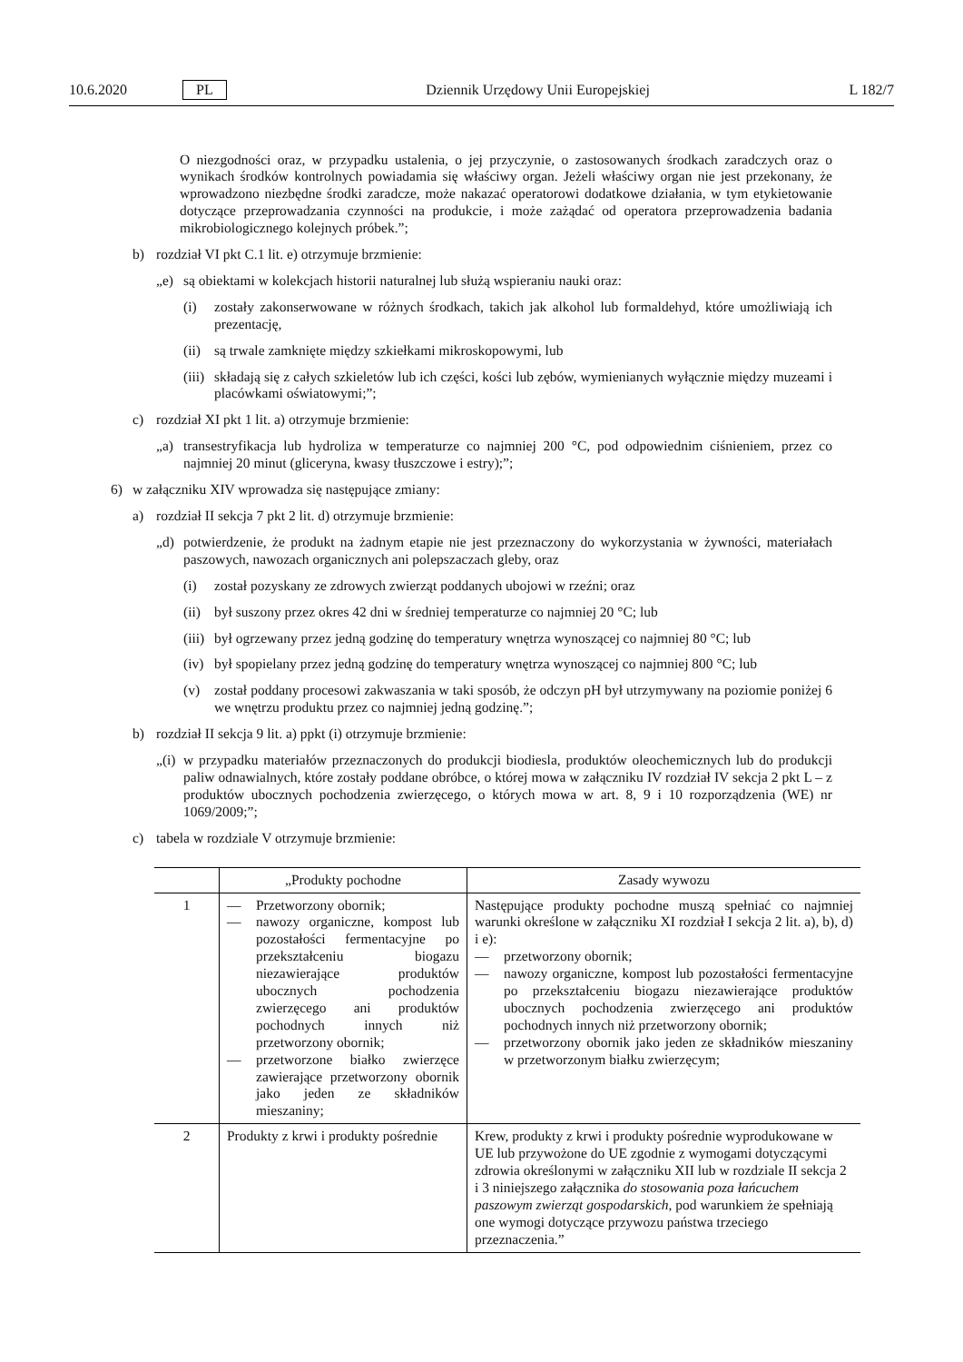10.6.2020 PL Dziennik Urzędowy Unii Europejskiej L 182/7
O niezgodności oraz, w przypadku ustalenia, o jej przyczynie, o zastosowanych środkach zaradczych oraz o wynikach środków kontrolnych powiadamia się właściwy organ. Jeżeli właściwy organ nie jest przekonany, że wprowadzono niezbędne środki zaradcze, może nakazać operatorowi dodatkowe działania, w tym etykietowanie dotyczące przeprowadzania czynności na produkcie, i może zażądać od operatora przeprowadzenia badania mikrobiologicznego kolejnych próbek.”;
b) rozdział VI pkt C.1 lit. e) otrzymuje brzmienie:
„e) są obiektami w kolekcjach historii naturalnej lub służą wspieraniu nauki oraz:
(i) zostały zakonserwowane w różnych środkach, takich jak alkohol lub formaldehyd, które umożliwiają ich prezentację,
(ii) są trwale zamknięte między szkiełkami mikroskopowymi, lub
(iii) składają się z całych szkieletów lub ich części, kości lub zębów, wymienianych wyłącznie między muzeami i placówkami oświatowymi;”;
c) rozdział XI pkt 1 lit. a) otrzymuje brzmienie:
„a) transestryfikacja lub hydroliza w temperaturze co najmniej 200 °C, pod odpowiednim ciśnieniem, przez co najmniej 20 minut (gliceryna, kwasy tłuszczowe i estry);”;
6) w załączniku XIV wprowadza się następujące zmiany:
a) rozdział II sekcja 7 pkt 2 lit. d) otrzymuje brzmienie:
„d) potwierdzenie, że produkt na żadnym etapie nie jest przeznaczony do wykorzystania w żywności, materiałach paszowych, nawozach organicznych ani polepszaczach gleby, oraz
(i) został pozyskany ze zdrowych zwierząt poddanych ubojowi w rzeźni; oraz
(ii) był suszony przez okres 42 dni w średniej temperaturze co najmniej 20 °C; lub
(iii) był ogrzewany przez jedną godzinę do temperatury wnętrza wynoszącej co najmniej 80 °C; lub
(iv) był spopielany przez jedną godzinę do temperatury wnętrza wynoszącej co najmniej 800 °C; lub
(v) został poddany procesowi zakwaszania w taki sposób, że odczyn pH był utrzymywany na poziomie poniżej 6 we wnętrzu produktu przez co najmniej jedną godzinę.”;
b) rozdział II sekcja 9 lit. a) ppkt (i) otrzymuje brzmienie:
„(i) w przypadku materiałów przeznaczonych do produkcji biodiesla, produktów oleochemicznych lub do produkcji paliw odnawialnych, które zostały poddane obróbce, o której mowa w załączniku IV rozdział IV sekcja 2 pkt L – z produktów ubocznych pochodzenia zwierzęcego, o których mowa w art. 8, 9 i 10 rozporządzenia (WE) nr 1069/2009;”;
c) tabela w rozdziale V otrzymuje brzmienie:
| | „Produkty pochodne | Zasady wywozu |
| --- | --- | --- |
| 1 | — Przetworzony obornik; — nawozy organiczne, kompost lub pozostałości fermentacyjne po przekształceniu biogazu niezawierające produktów ubocznych pochodzenia zwierzęcego ani produktów pochodnych innych niż przetworzony obornik; — przetworzone białko zwierzęce zawierające przetworzony obornik jako jeden ze składników mieszaniny; | Następujące produkty pochodne muszą spełniać co najmniej warunki określone w załączniku XI rozdział I sekcja 2 lit. a), b), d) i e): — przetworzony obornik; — nawozy organiczne, kompost lub pozostałości fermentacyjne po przekształceniu biogazu niezawierające produktów ubocznych pochodzenia zwierzęcego ani produktów pochodnych innych niż przetworzony obornik; — przetworzony obornik jako jeden ze składników mieszaniny w przetworzonym białku zwierzęcym; |
| 2 | Produkty z krwi i produkty pośrednie | Krew, produkty z krwi i produkty pośrednie wyprodukowane w UE lub przywożone do UE zgodnie z wymogami dotyczącymi zdrowia określonymi w załączniku XII lub w rozdziale II sekcja 2 i 3 niniejszego załącznika do stosowania poza łańcuchem paszowym zwierząt gospodarskich , pod warunkiem że spełniają one wymogi dotyczące przywozu państwa trzeciego przeznaczenia.” |